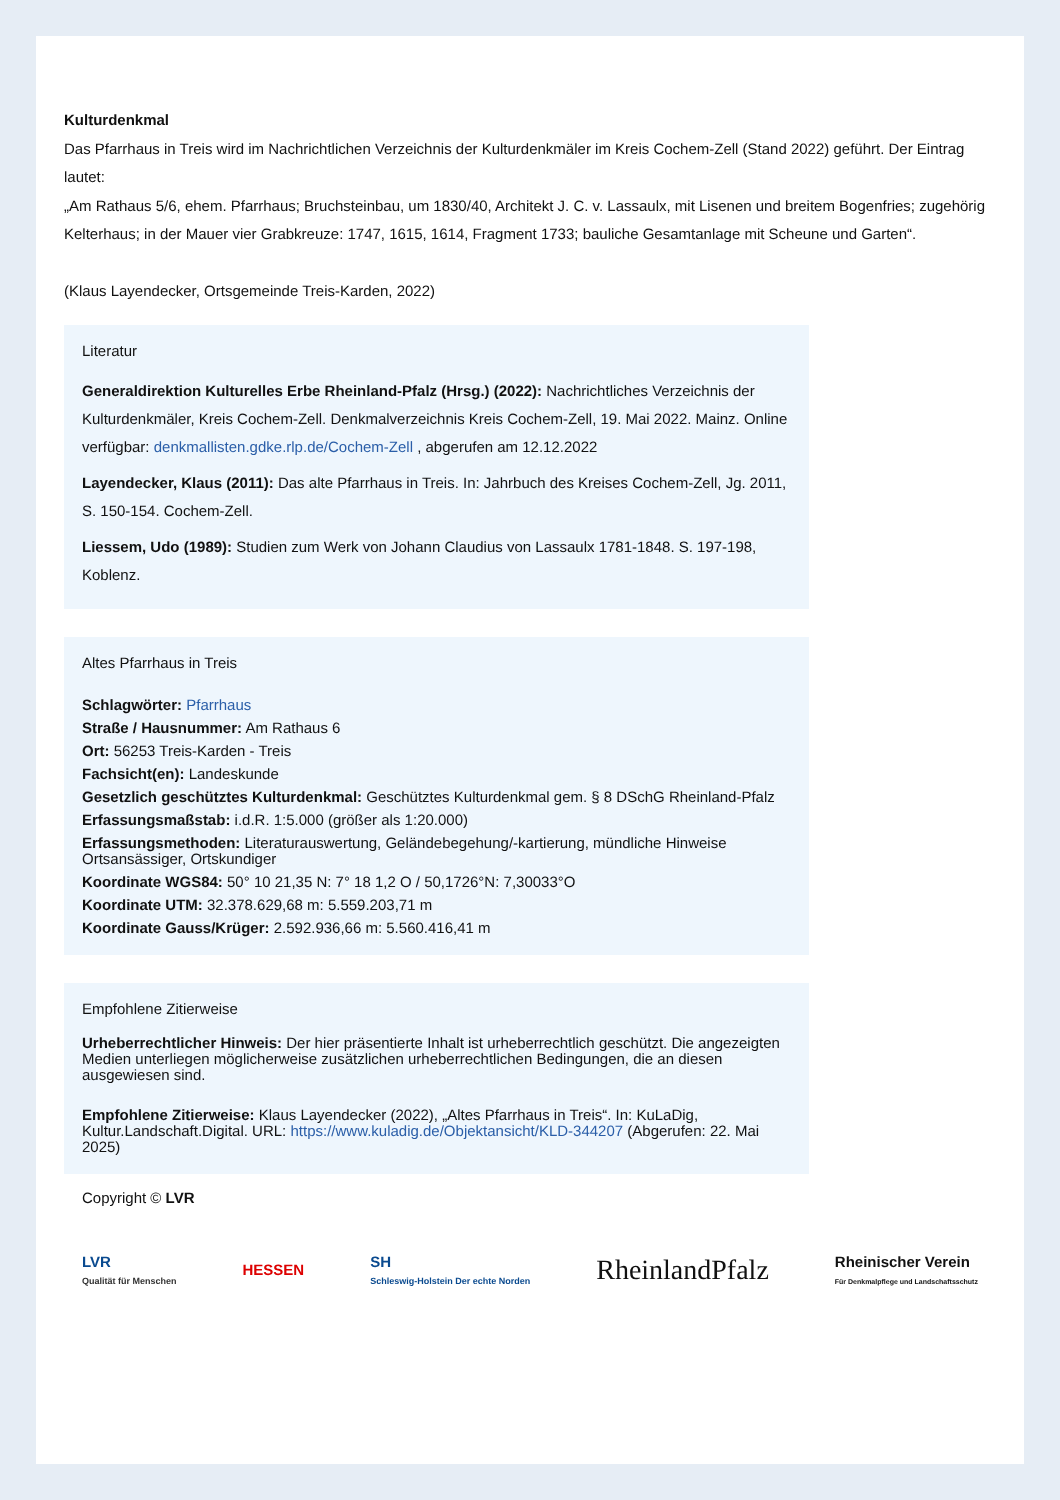Kulturdenkmal
Das Pfarrhaus in Treis wird im Nachrichtlichen Verzeichnis der Kulturdenkmäler im Kreis Cochem-Zell (Stand 2022) geführt. Der Eintrag lautet:
„Am Rathaus 5/6, ehem. Pfarrhaus; Bruchsteinbau, um 1830/40, Architekt J. C. v. Lassaulx, mit Lisenen und breitem Bogenfries; zugehörig Kelterhaus; in der Mauer vier Grabkreuze: 1747, 1615, 1614, Fragment 1733; bauliche Gesamtanlage mit Scheune und Garten“.
(Klaus Layendecker, Ortsgemeinde Treis-Karden, 2022)
Literatur
Generaldirektion Kulturelles Erbe Rheinland-Pfalz (Hrsg.) (2022): Nachrichtliches Verzeichnis der Kulturdenkmäler, Kreis Cochem-Zell. Denkmalverzeichnis Kreis Cochem-Zell, 19. Mai 2022. Mainz. Online verfügbar: denkmallisten.gdke.rlp.de/Cochem-Zell , abgerufen am 12.12.2022
Layendecker, Klaus (2011): Das alte Pfarrhaus in Treis. In: Jahrbuch des Kreises Cochem-Zell, Jg. 2011, S. 150-154. Cochem-Zell.
Liessem, Udo (1989): Studien zum Werk von Johann Claudius von Lassaulx 1781-1848. S. 197-198, Koblenz.
Altes Pfarrhaus in Treis
Schlagwörter: Pfarrhaus
Straße / Hausnummer: Am Rathaus 6
Ort: 56253 Treis-Karden - Treis
Fachsicht(en): Landeskunde
Gesetzlich geschütztes Kulturdenkmal: Geschütztes Kulturdenkmal gem. § 8 DSchG Rheinland-Pfalz
Erfassungsmaßstab: i.d.R. 1:5.000 (größer als 1:20.000)
Erfassungsmethoden: Literaturauswertung, Geländebegehung/-kartierung, mündliche Hinweise Ortsansässiger, Ortskundiger
Koordinate WGS84: 50° 10 21,35 N: 7° 18 1,2 O / 50,1726°N: 7,30033°O
Koordinate UTM: 32.378.629,68 m: 5.559.203,71 m
Koordinate Gauss/Krüger: 2.592.936,66 m: 5.560.416,41 m
Empfohlene Zitierweise
Urheberrechtlicher Hinweis: Der hier präsentierte Inhalt ist urheberrechtlich geschützt. Die angezeigten Medien unterliegen möglicherweise zusätzlichen urheberrechtlichen Bedingungen, die an diesen ausgewiesen sind.
Empfohlene Zitierweise: Klaus Layendecker (2022), „Altes Pfarrhaus in Treis“. In: KuLaDig, Kultur.Landschaft.Digital. URL: https://www.kuladig.de/Objektansicht/KLD-344207 (Abgerufen: 22. Mai 2025)
Copyright © LVR
LVR
Qualität für Menschen
HESSEN
SH
Schleswig-Holstein Der echte Norden
RheinlandPfalz
Rheinischer Verein
Für Denkmalpflege und Landschaftsschutz